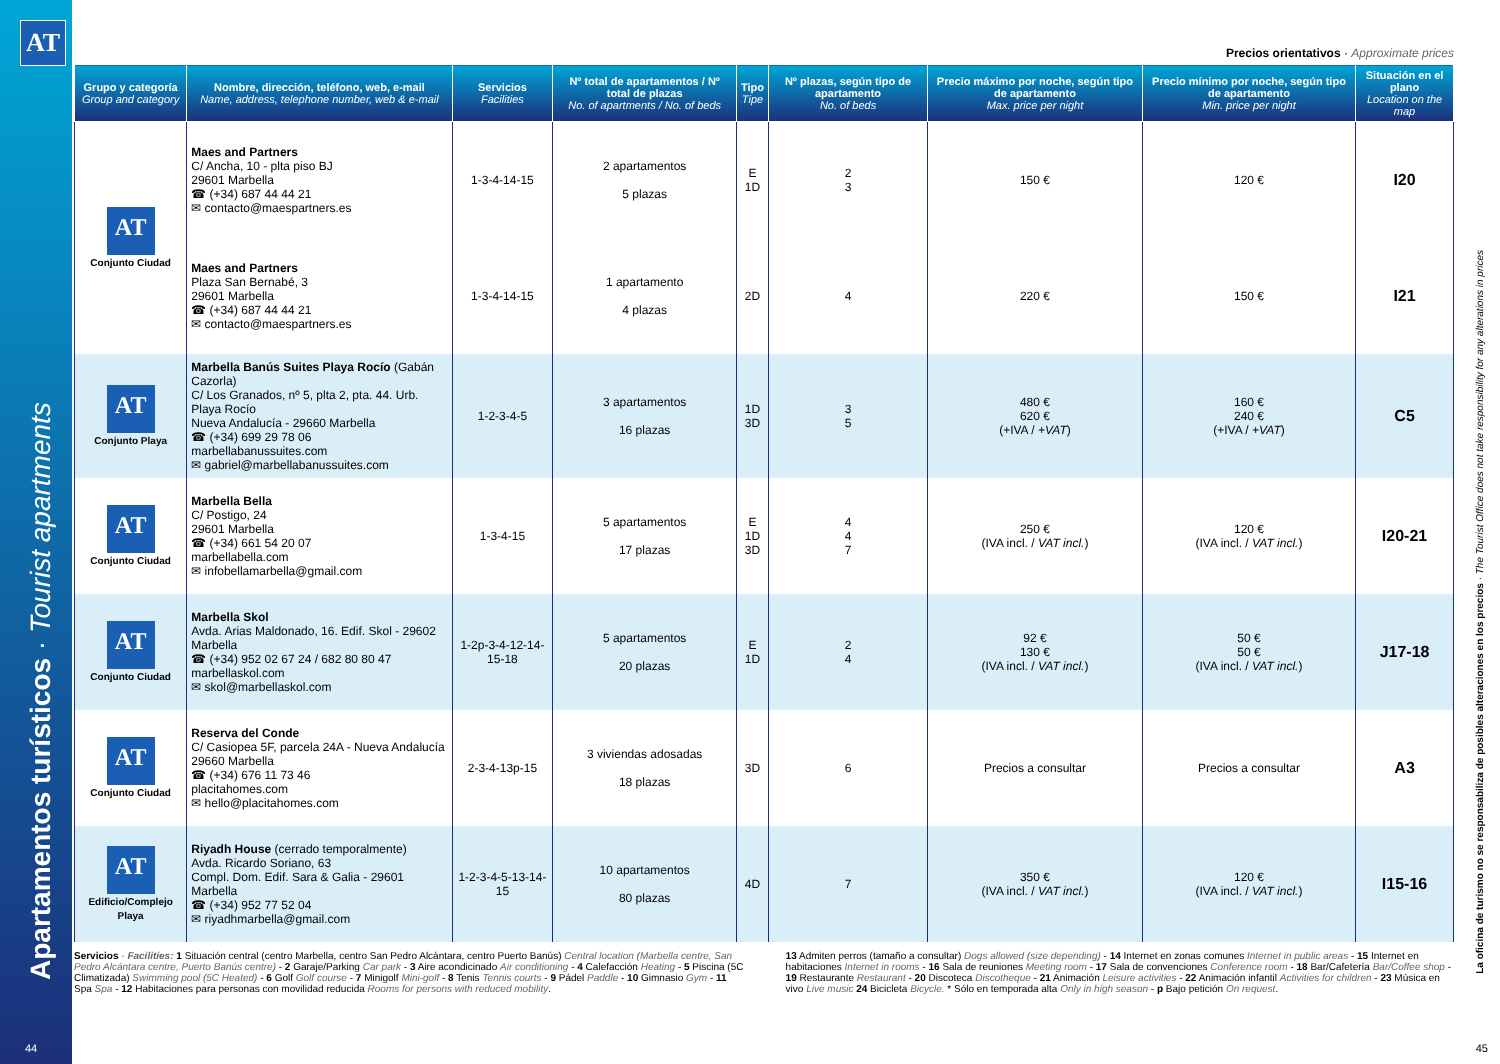AT
Apartamentos turísticos · Tourist apartments
Precios orientativos · Approximate prices
| Grupo y categoría Group and category | Nombre, dirección, teléfono, web, e-mail Name, address, telephone number, web & e-mail | Servicios Facilities | Nº total de apartamentos / Nº total de plazas No. of apartments / No. of beds | Tipo Tipe | Nº plazas, según tipo de apartamento No. of beds | Precio máximo por noche, según tipo de apartamento Max. price per night | Precio mínimo por noche, según tipo de apartamento Min. price per night | Situación en el plano Location on the map |
| --- | --- | --- | --- | --- | --- | --- | --- | --- |
| AT Conjunto Ciudad | Maes and Partners C/ Ancha, 10 - plta piso BJ 29601 Marbella ☎ (+34) 687 44 44 21 ✉ contacto@maespartners.es | 1-3-4-14-15 | 2 apartamentos 5 plazas | E 1D | 2 3 | 150 € | 120 € | I20 |
| | Maes and Partners Plaza San Bernabé, 3 29601 Marbella ☎ (+34) 687 44 44 21 ✉ contacto@maespartners.es | 1-3-4-14-15 | 1 apartamento 4 plazas | 2D | 4 | 220 € | 150 € | I21 |
| AT Conjunto Playa | Marbella Banús Suites Playa Rocío (Gabán Cazorla) C/ Los Granados, nº 5, plta 2, pta. 44. Urb. Playa Rocío Nueva Andalucía - 29660 Marbella ☎ (+34) 699 29 78 06 marbellabanussuites.com ✉ gabriel@marbellabanussuites.com | 1-2-3-4-5 | 3 apartamentos 16 plazas | 1D 3D | 3 5 | 480 € 620 € (+IVA / +VAT ) | 160 € 240 € (+IVA / +VAT ) | C5 |
| AT Conjunto Ciudad | Marbella Bella C/ Postigo, 24 29601 Marbella ☎ (+34) 661 54 20 07 marbellabella.com ✉ infobellamarbella@gmail.com | 1-3-4-15 | 5 apartamentos 17 plazas | E 1D 3D | 4 4 7 | 250 € (IVA incl. / VAT incl. ) | 120 € (IVA incl. / VAT incl. ) | I20-21 |
| AT Conjunto Ciudad | Marbella Skol Avda. Arias Maldonado, 16. Edif. Skol - 29602 Marbella ☎ (+34) 952 02 67 24 / 682 80 80 47 marbellaskol.com ✉ skol@marbellaskol.com | 1-2p-3-4-12-14-15-18 | 5 apartamentos 20 plazas | E 1D | 2 4 | 92 € 130 € (IVA incl. / VAT incl. ) | 50 € 50 € (IVA incl. / VAT incl. ) | J17-18 |
| AT Conjunto Ciudad | Reserva del Conde C/ Casiopea 5F, parcela 24A - Nueva Andalucía 29660 Marbella ☎ (+34) 676 11 73 46 placitahomes.com ✉ hello@placitahomes.com | 2-3-4-13p-15 | 3 viviendas adosadas 18 plazas | 3D | 6 | Precios a consultar | Precios a consultar | A3 |
| AT Edificio/Complejo Playa | Riyadh House (cerrado temporalmente) Avda. Ricardo Soriano, 63 Compl. Dom. Edif. Sara & Galia - 29601 Marbella ☎ (+34) 952 77 52 04 ✉ riyadhmarbella@gmail.com | 1-2-3-4-5-13-14-15 | 10 apartamentos 80 plazas | 4D | 7 | 350 € (IVA incl. / VAT incl. ) | 120 € (IVA incl. / VAT incl. ) | I15-16 |
Servicios · Facilities: 1 Situación central (centro Marbella, centro San Pedro Alcántara, centro Puerto Banús) Central location (Marbella centre, San Pedro Alcántara centre, Puerto Banús centre) - 2 Garaje/Parking Car park - 3 Aire acondicinado Air conditioning - 4 Calefacción Heating - 5 Piscina (5C Climatizada) Swimming pool (5C Heated) - 6 Golf Golf course - 7 Minigolf Mini-golf - 8 Tenis Tennis courts - 9 Pádel Paddle - 10 Gimnasio Gym - 11 Spa Spa - 12 Habitaciones para personas con movilidad reducida Rooms for persons with reduced mobility.
13 Admiten perros (tamaño a consultar) Dogs allowed (size depending) - 14 Internet en zonas comunes Internet in public areas - 15 Internet en habitaciones Internet in rooms - 16 Sala de reuniones Meeting room - 17 Sala de convenciones Conference room - 18 Bar/Cafetería Bar/Coffee shop - 19 Restaurante Restaurant - 20 Discoteca Discotheque - 21 Animación Leisure activities - 22 Animación infantil Activities for children - 23 Música en vivo Live music 24 Bicicleta Bicycle. * Sólo en temporada alta Only in high season - p Bajo petición On request.
La oficina de turismo no se responsabiliza de posibles alteraciones en los precios · The Tourist Office does not take responsibility for any alterations in prices
44 45